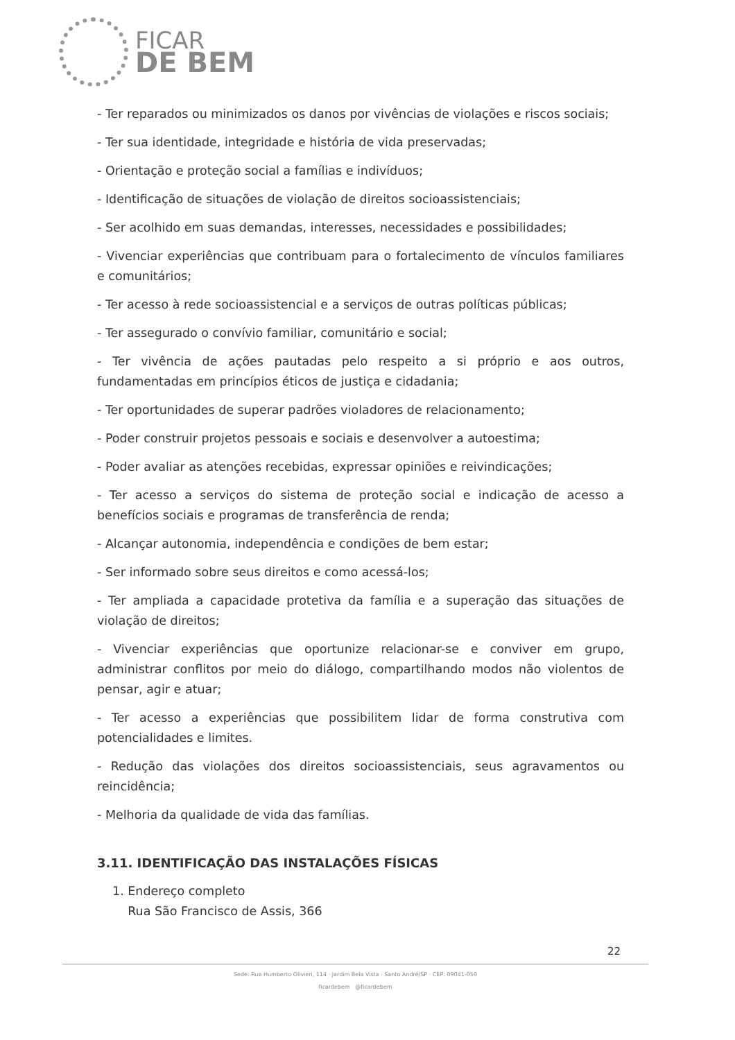FICAR
DE BEM
- Ter reparados ou minimizados os danos por vivências de violações e riscos sociais;
- Ter sua identidade, integridade e história de vida preservadas;
- Orientação e proteção social a famílias e indivíduos;
- Identificação de situações de violação de direitos socioassistenciais;
- Ser acolhido em suas demandas, interesses, necessidades e possibilidades;
- Vivenciar experiências que contribuam para o fortalecimento de vínculos familiares e comunitários;
- Ter acesso à rede socioassistencial e a serviços de outras políticas públicas;
- Ter assegurado o convívio familiar, comunitário e social;
- Ter vivência de ações pautadas pelo respeito a si próprio e aos outros, fundamentadas em princípios éticos de justiça e cidadania;
- Ter oportunidades de superar padrões violadores de relacionamento;
- Poder construir projetos pessoais e sociais e desenvolver a autoestima;
- Poder avaliar as atenções recebidas, expressar opiniões e reivindicações;
- Ter acesso a serviços do sistema de proteção social e indicação de acesso a benefícios sociais e programas de transferência de renda;
- Alcançar autonomia, independência e condições de bem estar;
- Ser informado sobre seus direitos e como acessá-los;
- Ter ampliada a capacidade protetiva da família e a superação das situações de violação de direitos;
- Vivenciar experiências que oportunize relacionar-se e conviver em grupo, administrar conflitos por meio do diálogo, compartilhando modos não violentos de pensar, agir e atuar;
- Ter acesso a experiências que possibilitem lidar de forma construtiva com potencialidades e limites.
- Redução das violações dos direitos socioassistenciais, seus agravamentos ou reincidência;
- Melhoria da qualidade de vida das famílias.
3.11. IDENTIFICAÇÃO DAS INSTALAÇÕES FÍSICAS
1. Endereço completo
Rua São Francisco de Assis, 366
22
Sede: Rua Humberto Olivieri, 114 · Jardim Bela Vista · Santo André/SP · CEP: 09041-050
ficardebem @ficardebem